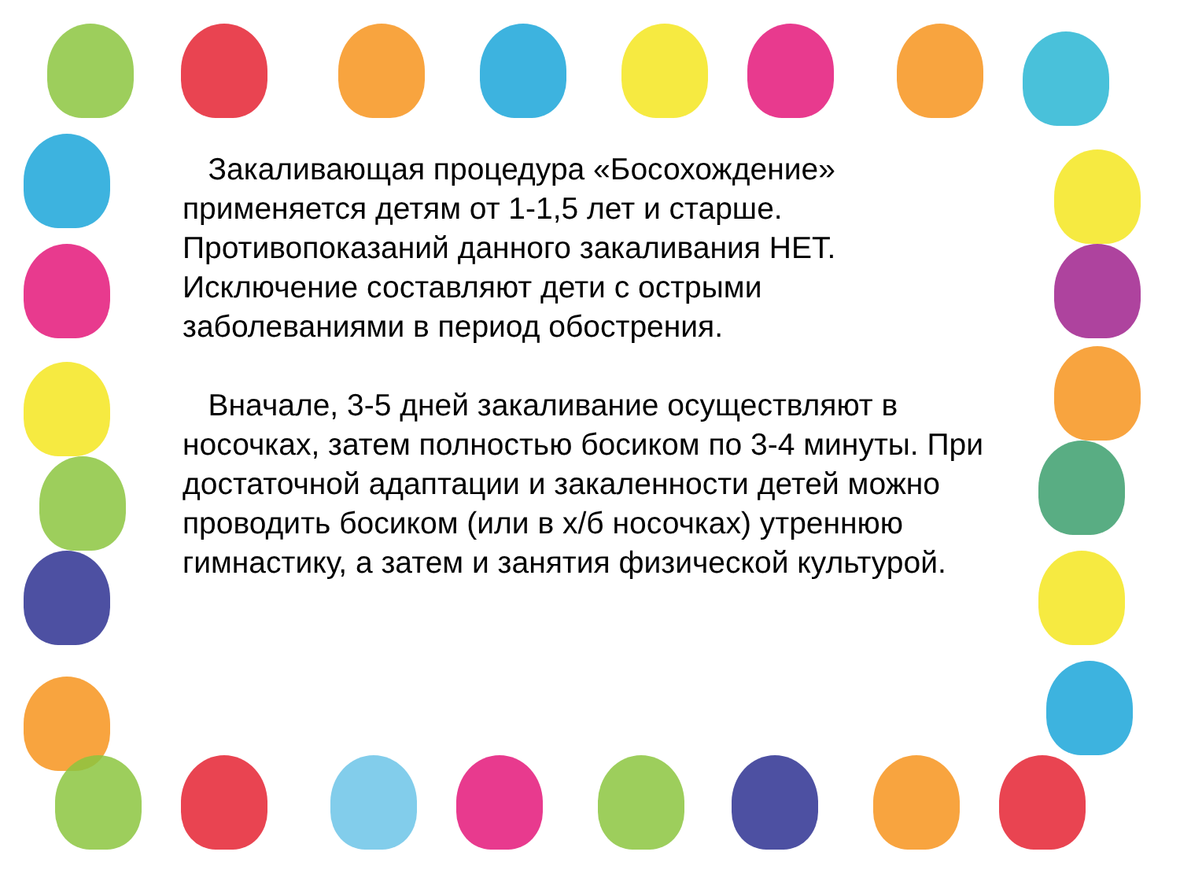Закаливающая процедура «Босохождение» применяется детям от 1-1,5 лет и старше. Противопоказаний данного закаливания НЕТ. Исключение составляют дети с острыми заболеваниями в период обострения.
Вначале, 3-5 дней закаливание осуществляют в носочках, затем полностью босиком по 3-4 минуты. При достаточной адаптации и закаленности детей можно проводить босиком (или в х/б носочках) утреннюю гимнастику, а затем и занятия физической культурой.